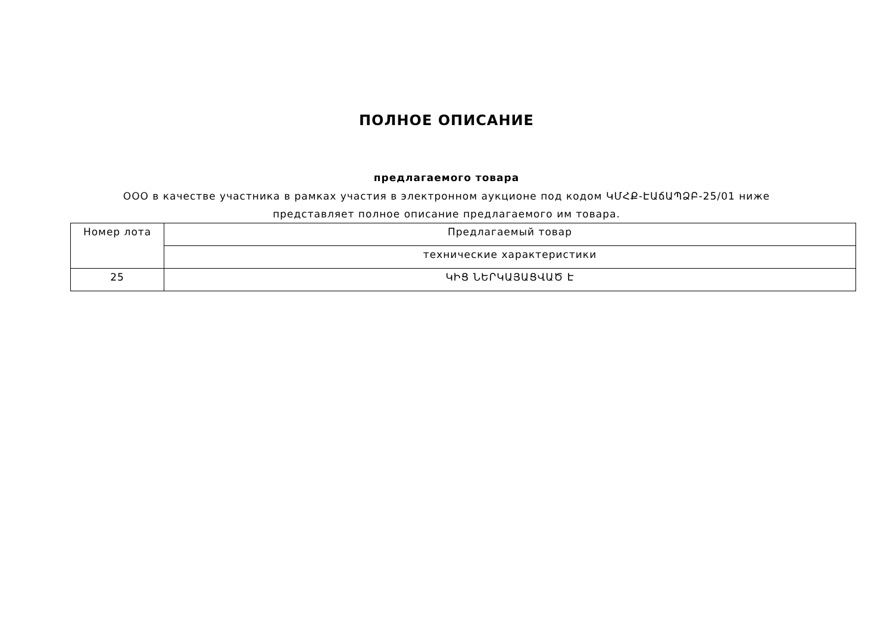ПОЛНОЕ ОПИСАНИЕ
предлагаемого товара
ООО в качестве участника в рамках участия в электронном аукционе под кодом ԿՄՀՔ-ԷԱճԱՊՁԲ-25/01 ниже представляет полное описание предлагаемого им товара.
| Номер лота | Предлагаемый товар |
| --- | --- |
| | технические характеристики |
| 25 | ԿԻՑ ՆԵՐԿԱՅԱՑՎԱԾ Է |